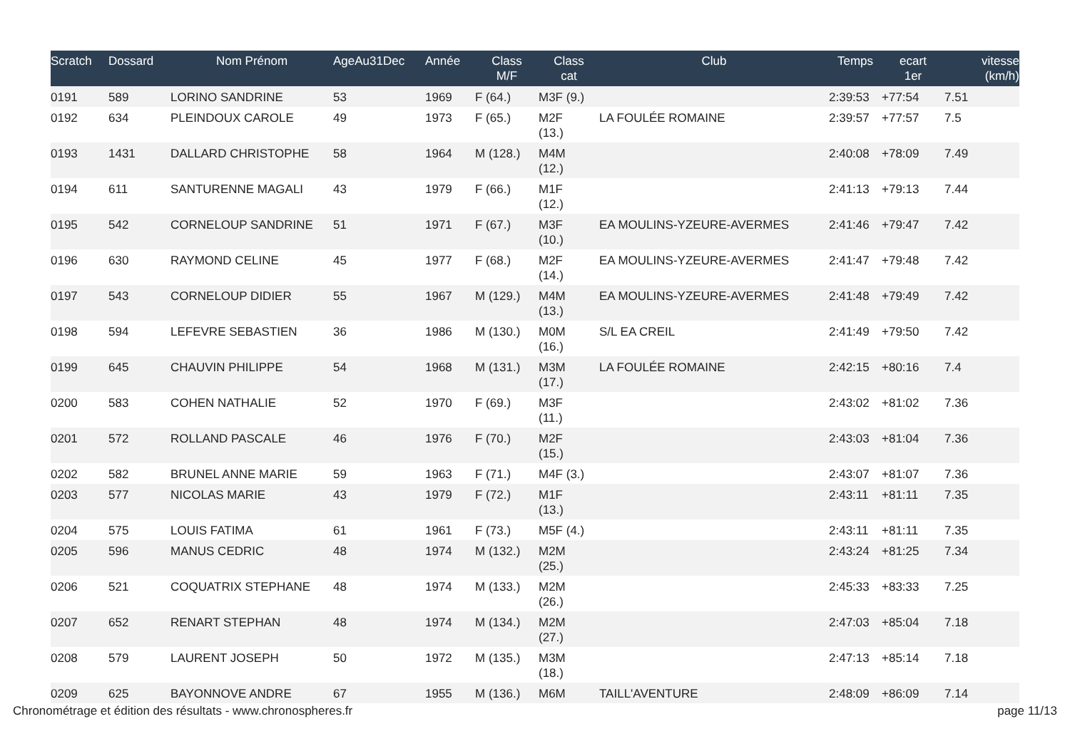| Scratch | Dossard | Nom Prénom | AgeAu31Dec | Année | Class M/F | Class cat | Club | Temps | ecart 1er | vitesse (km/h) |
| --- | --- | --- | --- | --- | --- | --- | --- | --- | --- | --- |
| 0191 | 589 | LORINO SANDRINE | 53 | 1969 | F (64.) | M3F (9.) | | 2:39:53 | +77:54 | 7.51 |
| 0192 | 634 | PLEINDOUX CAROLE | 49 | 1973 | F (65.) | M2F (13.) | LA FOULÉE ROMAINE | 2:39:57 | +77:57 | 7.5 |
| 0193 | 1431 | DALLARD CHRISTOPHE | 58 | 1964 | M (128.) | M4M (12.) | | 2:40:08 | +78:09 | 7.49 |
| 0194 | 611 | SANTURENNE MAGALI | 43 | 1979 | F (66.) | M1F (12.) | | 2:41:13 | +79:13 | 7.44 |
| 0195 | 542 | CORNELOUP SANDRINE | 51 | 1971 | F (67.) | M3F (10.) | EA MOULINS-YZEURE-AVERMES | 2:41:46 | +79:47 | 7.42 |
| 0196 | 630 | RAYMOND CELINE | 45 | 1977 | F (68.) | M2F (14.) | EA MOULINS-YZEURE-AVERMES | 2:41:47 | +79:48 | 7.42 |
| 0197 | 543 | CORNELOUP DIDIER | 55 | 1967 | M (129.) | M4M (13.) | EA MOULINS-YZEURE-AVERMES | 2:41:48 | +79:49 | 7.42 |
| 0198 | 594 | LEFEVRE SEBASTIEN | 36 | 1986 | M (130.) | M0M (16.) | S/L EA CREIL | 2:41:49 | +79:50 | 7.42 |
| 0199 | 645 | CHAUVIN PHILIPPE | 54 | 1968 | M (131.) | M3M (17.) | LA FOULÉE ROMAINE | 2:42:15 | +80:16 | 7.4 |
| 0200 | 583 | COHEN NATHALIE | 52 | 1970 | F (69.) | M3F (11.) | | 2:43:02 | +81:02 | 7.36 |
| 0201 | 572 | ROLLAND PASCALE | 46 | 1976 | F (70.) | M2F (15.) | | 2:43:03 | +81:04 | 7.36 |
| 0202 | 582 | BRUNEL ANNE MARIE | 59 | 1963 | F (71.) | M4F (3.) | | 2:43:07 | +81:07 | 7.36 |
| 0203 | 577 | NICOLAS MARIE | 43 | 1979 | F (72.) | M1F (13.) | | 2:43:11 | +81:11 | 7.35 |
| 0204 | 575 | LOUIS FATIMA | 61 | 1961 | F (73.) | M5F (4.) | | 2:43:11 | +81:11 | 7.35 |
| 0205 | 596 | MANUS CEDRIC | 48 | 1974 | M (132.) | M2M (25.) | | 2:43:24 | +81:25 | 7.34 |
| 0206 | 521 | COQUATRIX STEPHANE | 48 | 1974 | M (133.) | M2M (26.) | | 2:45:33 | +83:33 | 7.25 |
| 0207 | 652 | RENART STEPHAN | 48 | 1974 | M (134.) | M2M (27.) | | 2:47:03 | +85:04 | 7.18 |
| 0208 | 579 | LAURENT JOSEPH | 50 | 1972 | M (135.) | M3M (18.) | | 2:47:13 | +85:14 | 7.18 |
| 0209 | 625 | BAYONNOVE ANDRE | 67 | 1955 | M (136.) | M6M | TAILL'AVENTURE | 2:48:09 | +86:09 | 7.14 |
Chronométrage et édition des résultats - www.chronospheres.fr page 11/13